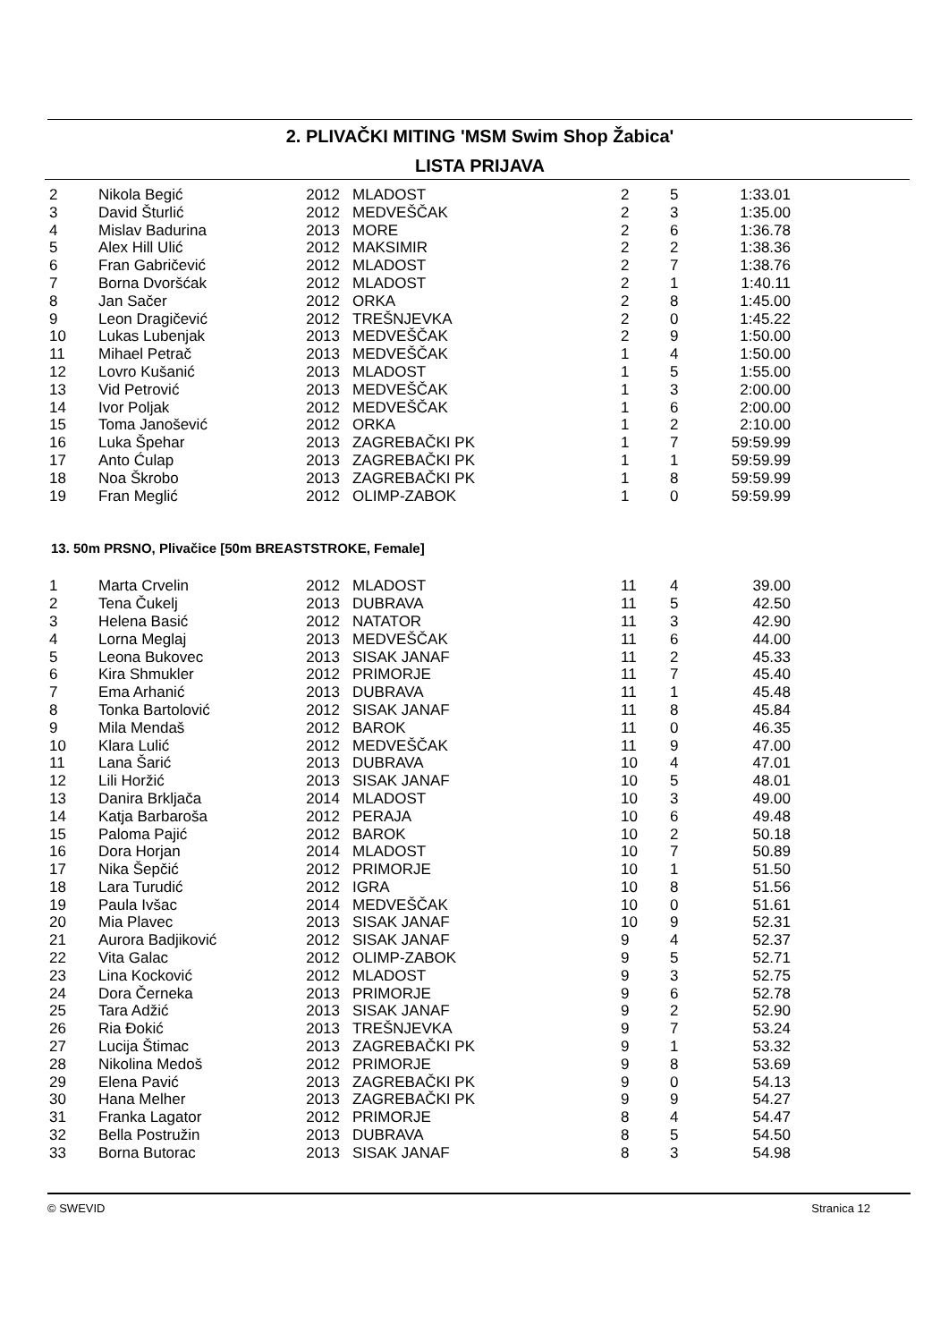2. PLIVAČKI MITING 'MSM Swim Shop Žabica'
LISTA PRIJAVA
| 2 | Nikola Begić | 2012 | MLADOST | 2 | 5 | 1:33.01 |
| 3 | David Šturlić | 2012 | MEDVEŠČAK | 2 | 3 | 1:35.00 |
| 4 | Mislav Badurina | 2013 | MORE | 2 | 6 | 1:36.78 |
| 5 | Alex Hill Ulić | 2012 | MAKSIMIR | 2 | 2 | 1:38.36 |
| 6 | Fran Gabričević | 2012 | MLADOST | 2 | 7 | 1:38.76 |
| 7 | Borna Dvoršćak | 2012 | MLADOST | 2 | 1 | 1:40.11 |
| 8 | Jan Sačer | 2012 | ORKA | 2 | 8 | 1:45.00 |
| 9 | Leon Dragičević | 2012 | TREŠNJEVKA | 2 | 0 | 1:45.22 |
| 10 | Lukas Lubenjak | 2013 | MEDVEŠČAK | 2 | 9 | 1:50.00 |
| 11 | Mihael Petrač | 2013 | MEDVEŠČAK | 1 | 4 | 1:50.00 |
| 12 | Lovro Kušanić | 2013 | MLADOST | 1 | 5 | 1:55.00 |
| 13 | Vid Petrović | 2013 | MEDVEŠČAK | 1 | 3 | 2:00.00 |
| 14 | Ivor Poljak | 2012 | MEDVEŠČAK | 1 | 6 | 2:00.00 |
| 15 | Toma Janošević | 2012 | ORKA | 1 | 2 | 2:10.00 |
| 16 | Luka Špehar | 2013 | ZAGREBAČKI PK | 1 | 7 | 59:59.99 |
| 17 | Anto Ćulap | 2013 | ZAGREBAČKI PK | 1 | 1 | 59:59.99 |
| 18 | Noa Škrobo | 2013 | ZAGREBAČKI PK | 1 | 8 | 59:59.99 |
| 19 | Fran Meglić | 2012 | OLIMP-ZABOK | 1 | 0 | 59:59.99 |
13. 50m PRSNO, Plivačice [50m BREASTSTROKE, Female]
| 1 | Marta Crvelin | 2012 | MLADOST | 11 | 4 | 39.00 |
| 2 | Tena Čukelj | 2013 | DUBRAVA | 11 | 5 | 42.50 |
| 3 | Helena Basić | 2012 | NATATOR | 11 | 3 | 42.90 |
| 4 | Lorna Meglaj | 2013 | MEDVEŠČAK | 11 | 6 | 44.00 |
| 5 | Leona Bukovec | 2013 | SISAK JANAF | 11 | 2 | 45.33 |
| 6 | Kira Shmukler | 2012 | PRIMORJE | 11 | 7 | 45.40 |
| 7 | Ema Arhanić | 2013 | DUBRAVA | 11 | 1 | 45.48 |
| 8 | Tonka Bartolović | 2012 | SISAK JANAF | 11 | 8 | 45.84 |
| 9 | Mila Mendaš | 2012 | BAROK | 11 | 0 | 46.35 |
| 10 | Klara Lulić | 2012 | MEDVEŠČAK | 11 | 9 | 47.00 |
| 11 | Lana Šarić | 2013 | DUBRAVA | 10 | 4 | 47.01 |
| 12 | Lili Horžić | 2013 | SISAK JANAF | 10 | 5 | 48.01 |
| 13 | Danira Brkljača | 2014 | MLADOST | 10 | 3 | 49.00 |
| 14 | Katja Barbaroša | 2012 | PERAJA | 10 | 6 | 49.48 |
| 15 | Paloma Pajić | 2012 | BAROK | 10 | 2 | 50.18 |
| 16 | Dora Horjan | 2014 | MLADOST | 10 | 7 | 50.89 |
| 17 | Nika Šepčić | 2012 | PRIMORJE | 10 | 1 | 51.50 |
| 18 | Lara Turudić | 2012 | IGRA | 10 | 8 | 51.56 |
| 19 | Paula Ivšac | 2014 | MEDVEŠČAK | 10 | 0 | 51.61 |
| 20 | Mia Plavec | 2013 | SISAK JANAF | 10 | 9 | 52.31 |
| 21 | Aurora Badjiković | 2012 | SISAK JANAF | 9 | 4 | 52.37 |
| 22 | Vita Galac | 2012 | OLIMP-ZABOK | 9 | 5 | 52.71 |
| 23 | Lina Kocković | 2012 | MLADOST | 9 | 3 | 52.75 |
| 24 | Dora Černeka | 2013 | PRIMORJE | 9 | 6 | 52.78 |
| 25 | Tara Adžić | 2013 | SISAK JANAF | 9 | 2 | 52.90 |
| 26 | Ria Đokić | 2013 | TREŠNJEVKA | 9 | 7 | 53.24 |
| 27 | Lucija Štimac | 2013 | ZAGREBAČKI PK | 9 | 1 | 53.32 |
| 28 | Nikolina Medoš | 2012 | PRIMORJE | 9 | 8 | 53.69 |
| 29 | Elena Pavić | 2013 | ZAGREBAČKI PK | 9 | 0 | 54.13 |
| 30 | Hana Melher | 2013 | ZAGREBAČKI PK | 9 | 9 | 54.27 |
| 31 | Franka Lagator | 2012 | PRIMORJE | 8 | 4 | 54.47 |
| 32 | Bella Postružin | 2013 | DUBRAVA | 8 | 5 | 54.50 |
| 33 | Borna Butorac | 2013 | SISAK JANAF | 8 | 3 | 54.98 |
© SWEVID Stranica 12